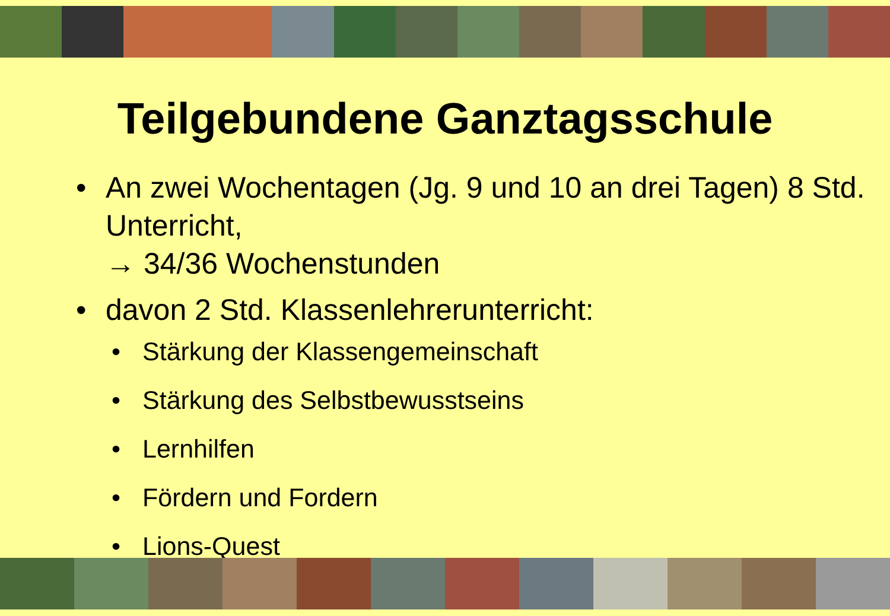Teilgebundene Ganztagsschule
• An zwei Wochentagen (Jg. 9 und 10 an drei Tagen) 8 Std. Unterricht,
→ 34/36 Wochenstunden
• davon 2 Std. Klassenlehrerunterricht:
• Stärkung der Klassengemeinschaft
• Stärkung des Selbstbewusstseins
• Lernhilfen
• Fördern und Fordern
• Lions-Quest